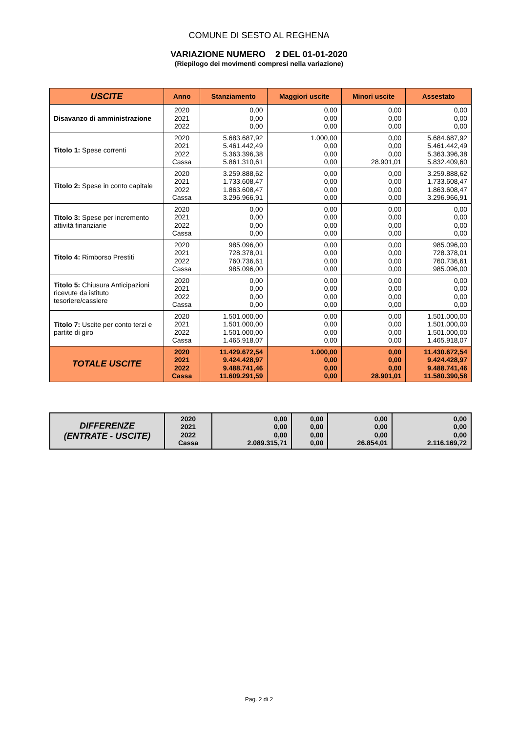COMUNE DI SESTO AL REGHENA
VARIAZIONE NUMERO 2 DEL 01-01-2020
(Riepilogo dei movimenti compresi nella variazione)
| USCITE | Anno | Stanziamento | Maggiori uscite | Minori uscite | Assestato |
| --- | --- | --- | --- | --- | --- |
| Disavanzo di amministrazione | 2020 2021 2022 | 0,00 0,00 0,00 | 0,00 0,00 0,00 | 0,00 0,00 0,00 | 0,00 0,00 0,00 |
| Titolo 1: Spese correnti | 2020 2021 2022 Cassa | 5.683.687,92 5.461.442,49 5.363.396,38 5.861.310,61 | 1.000,00 0,00 0,00 0,00 | 0,00 0,00 0,00 28.901,01 | 5.684.687,92 5.461.442,49 5.363.396,38 5.832.409,60 |
| Titolo 2: Spese in conto capitale | 2020 2021 2022 Cassa | 3.259.888,62 1.733.608,47 1.863.608,47 3.296.966,91 | 0,00 0,00 0,00 0,00 | 0,00 0,00 0,00 0,00 | 3.259.888,62 1.733.608,47 1.863.608,47 3.296.966,91 |
| Titolo 3: Spese per incremento attività finanziarie | 2020 2021 2022 Cassa | 0,00 0,00 0,00 0,00 | 0,00 0,00 0,00 0,00 | 0,00 0,00 0,00 0,00 | 0,00 0,00 0,00 0,00 |
| Titolo 4: Rimborso Prestiti | 2020 2021 2022 Cassa | 985.096,00 728.378,01 760.736,61 985.096,00 | 0,00 0,00 0,00 0,00 | 0,00 0,00 0,00 0,00 | 985.096,00 728.378,01 760.736,61 985.096,00 |
| Titolo 5: Chiusura Anticipazioni ricevute da istituto tesoriere/cassiere | 2020 2021 2022 Cassa | 0,00 0,00 0,00 0,00 | 0,00 0,00 0,00 0,00 | 0,00 0,00 0,00 0,00 | 0,00 0,00 0,00 0,00 |
| Titolo 7: Uscite per conto terzi e partite di giro | 2020 2021 2022 Cassa | 1.501.000,00 1.501.000,00 1.501.000,00 1.465.918,07 | 0,00 0,00 0,00 0,00 | 0,00 0,00 0,00 0,00 | 1.501.000,00 1.501.000,00 1.501.000,00 1.465.918,07 |
| TOTALE USCITE | 2020 2021 2022 Cassa | 11.429.672,54 9.424.428,97 9.488.741,46 11.609.291,59 | 1.000,00 0,00 0,00 0,00 | 0,00 0,00 0,00 28.901,01 | 11.430.672,54 9.424.428,97 9.488.741,46 11.580.390,58 |
| DIFFERENZE (ENTRATE - USCITE) | 2020 2021 2022 Cassa | 0,00 0,00 0,00 2.089.315,71 | 0,00 0,00 0,00 0,00 | 0,00 0,00 0,00 26.854,01 | 0,00 0,00 0,00 2.116.169,72 |
Pag. 2 di 2